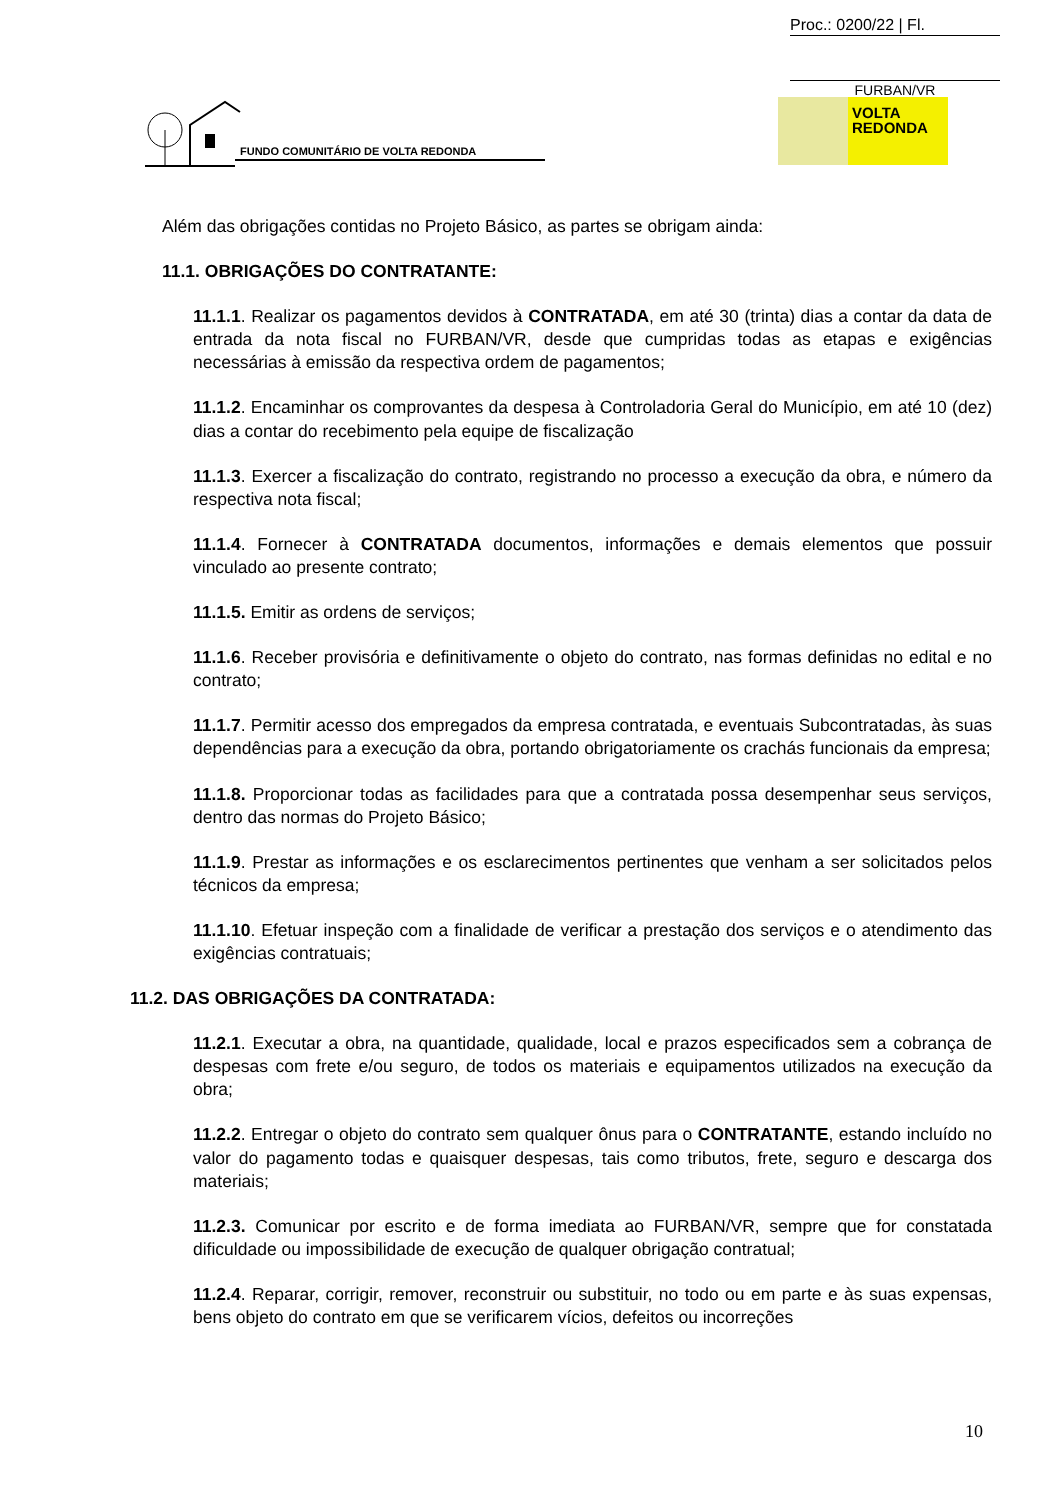Proc.: 0200/22 | Fl.
FURBAN/VR
FUNDO COMUNITÁRIO DE VOLTA REDONDA
VOLTA
REDONDA
Além das obrigações contidas no Projeto Básico, as partes se obrigam ainda:
11.1. OBRIGAÇÕES DO CONTRATANTE:
11.1.1. Realizar os pagamentos devidos à CONTRATADA, em até 30 (trinta) dias a contar da data de entrada da nota fiscal no FURBAN/VR, desde que cumpridas todas as etapas e exigências necessárias à emissão da respectiva ordem de pagamentos;
11.1.2. Encaminhar os comprovantes da despesa à Controladoria Geral do Município, em até 10 (dez) dias a contar do recebimento pela equipe de fiscalização
11.1.3. Exercer a fiscalização do contrato, registrando no processo a execução da obra, e número da respectiva nota fiscal;
11.1.4. Fornecer à CONTRATADA documentos, informações e demais elementos que possuir vinculado ao presente contrato;
11.1.5. Emitir as ordens de serviços;
11.1.6. Receber provisória e definitivamente o objeto do contrato, nas formas definidas no edital e no contrato;
11.1.7. Permitir acesso dos empregados da empresa contratada, e eventuais Subcontratadas, às suas dependências para a execução da obra, portando obrigatoriamente os crachás funcionais da empresa;
11.1.8. Proporcionar todas as facilidades para que a contratada possa desempenhar seus serviços, dentro das normas do Projeto Básico;
11.1.9. Prestar as informações e os esclarecimentos pertinentes que venham a ser solicitados pelos técnicos da empresa;
11.1.10. Efetuar inspeção com a finalidade de verificar a prestação dos serviços e o atendimento das exigências contratuais;
11.2. DAS OBRIGAÇÕES DA CONTRATADA:
11.2.1. Executar a obra, na quantidade, qualidade, local e prazos especificados sem a cobrança de despesas com frete e/ou seguro, de todos os materiais e equipamentos utilizados na execução da obra;
11.2.2. Entregar o objeto do contrato sem qualquer ônus para o CONTRATANTE, estando incluído no valor do pagamento todas e quaisquer despesas, tais como tributos, frete, seguro e descarga dos materiais;
11.2.3. Comunicar por escrito e de forma imediata ao FURBAN/VR, sempre que for constatada dificuldade ou impossibilidade de execução de qualquer obrigação contratual;
11.2.4. Reparar, corrigir, remover, reconstruir ou substituir, no todo ou em parte e às suas expensas, bens objeto do contrato em que se verificarem vícios, defeitos ou incorreções
10